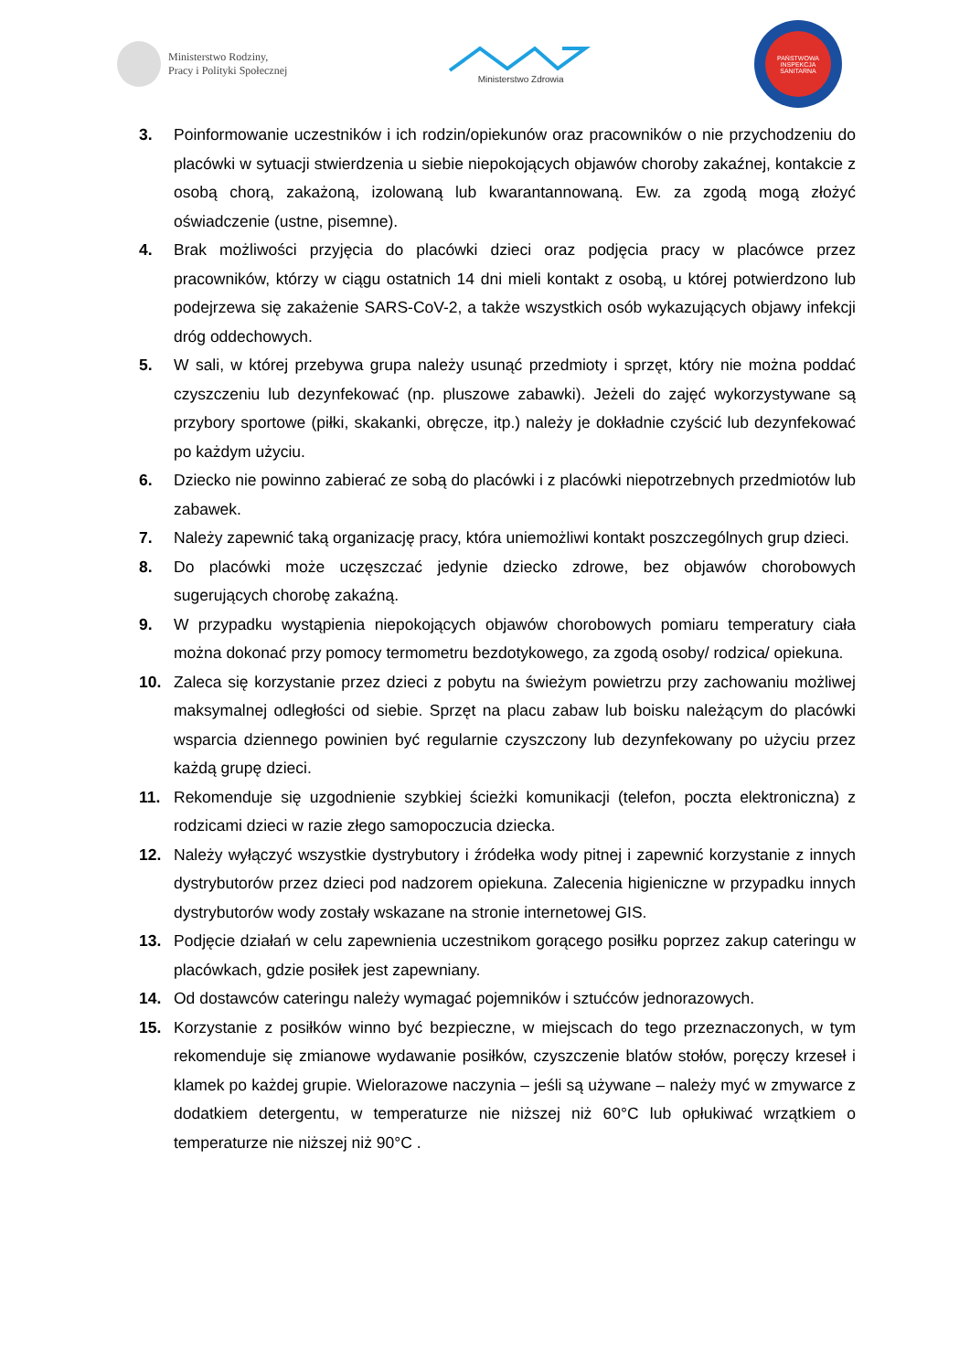Ministerstwo Rodziny,
Pracy i Polityki Społecznej
Ministerstwo Zdrowia
PAŃSTWOWA
INSPEKCJA SANITARNA
3. Poinformowanie uczestników i ich rodzin/opiekunów oraz pracowników o nie przychodzeniu do placówki w sytuacji stwierdzenia u siebie niepokojących objawów choroby zakaźnej, kontakcie z osobą chorą, zakażoną, izolowaną lub kwarantannowaną. Ew. za zgodą mogą złożyć oświadczenie (ustne, pisemne).
4. Brak możliwości przyjęcia do placówki dzieci oraz podjęcia pracy w placówce przez pracowników, którzy w ciągu ostatnich 14 dni mieli kontakt z osobą, u której potwierdzono lub podejrzewa się zakażenie SARS-CoV-2, a także wszystkich osób wykazujących objawy infekcji dróg oddechowych.
5. W sali, w której przebywa grupa należy usunąć przedmioty i sprzęt, który nie można poddać czyszczeniu lub dezynfekować (np. pluszowe zabawki). Jeżeli do zajęć wykorzystywane są przybory sportowe (piłki, skakanki, obręcze, itp.) należy je dokładnie czyścić lub dezynfekować po każdym użyciu.
6. Dziecko nie powinno zabierać ze sobą do placówki i z placówki niepotrzebnych przedmiotów lub zabawek.
7. Należy zapewnić taką organizację pracy, która uniemożliwi kontakt poszczególnych grup dzieci.
8. Do placówki może uczęszczać jedynie dziecko zdrowe, bez objawów chorobowych sugerujących chorobę zakaźną.
9. W przypadku wystąpienia niepokojących objawów chorobowych pomiaru temperatury ciała można dokonać przy pomocy termometru bezdotykowego, za zgodą osoby/ rodzica/ opiekuna.
10. Zaleca się korzystanie przez dzieci z pobytu na świeżym powietrzu przy zachowaniu możliwej maksymalnej odległości od siebie. Sprzęt na placu zabaw lub boisku należącym do placówki wsparcia dziennego powinien być regularnie czyszczony lub dezynfekowany po użyciu przez każdą grupę dzieci.
11. Rekomenduje się uzgodnienie szybkiej ścieżki komunikacji (telefon, poczta elektroniczna) z rodzicami dzieci w razie złego samopoczucia dziecka.
12. Należy wyłączyć wszystkie dystrybutory i źródełka wody pitnej i zapewnić korzystanie z innych dystrybutorów przez dzieci pod nadzorem opiekuna. Zalecenia higieniczne w przypadku innych dystrybutorów wody zostały wskazane na stronie internetowej GIS.
13. Podjęcie działań w celu zapewnienia uczestnikom gorącego posiłku poprzez zakup cateringu w placówkach, gdzie posiłek jest zapewniany.
14. Od dostawców cateringu należy wymagać pojemników i sztućców jednorazowych.
15. Korzystanie z posiłków winno być bezpieczne, w miejscach do tego przeznaczonych, w tym rekomenduje się zmianowe wydawanie posiłków, czyszczenie blatów stołów, poręczy krzeseł i klamek po każdej grupie. Wielorazowe naczynia – jeśli są używane – należy myć w zmywarce z dodatkiem detergentu, w temperaturze nie niższej niż 60°C lub opłukiwać wrzątkiem o temperaturze nie niższej niż 90°C .